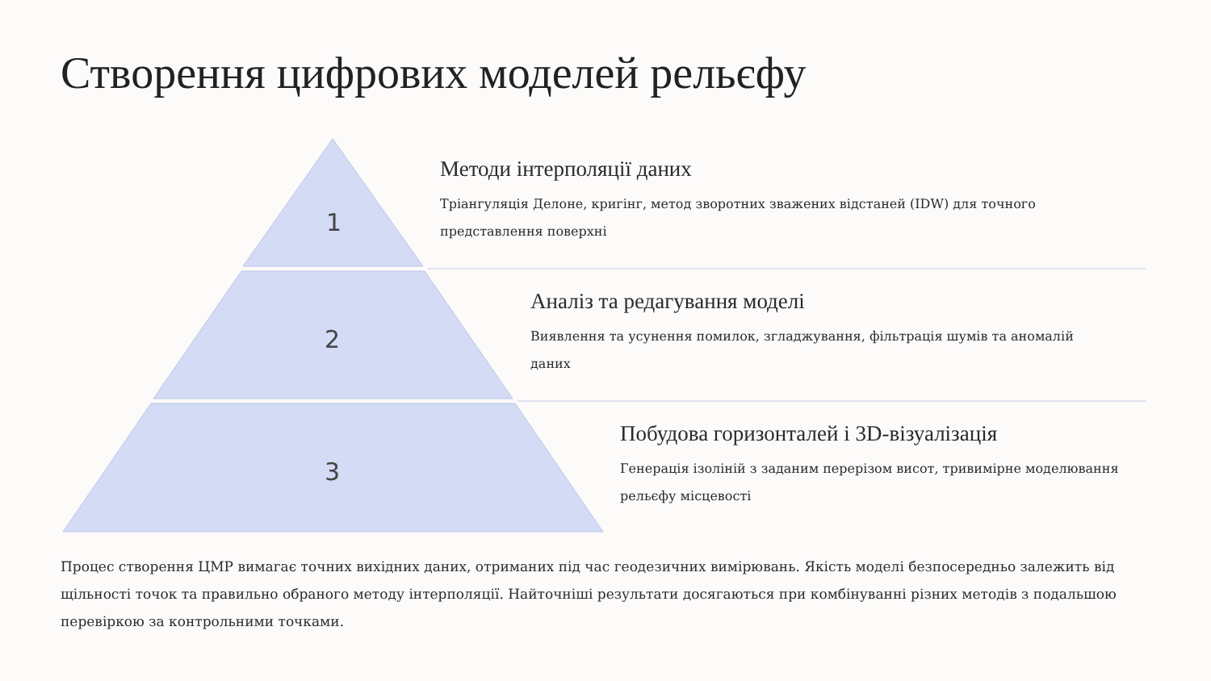Створення цифрових моделей рельєфу
1
2
3
Методи інтерполяції даних
Тріангуляція Делоне, кригінг, метод зворотних зважених відстаней (IDW) для точного представлення поверхні
Аналіз та редагування моделі
Виявлення та усунення помилок, згладжування, фільтрація шумів та аномалій даних
Побудова горизонталей і 3D-візуалізація
Генерація ізоліній з заданим перерізом висот, тривимірне моделювання рельєфу місцевості
Процес створення ЦМР вимагає точних вихідних даних, отриманих під час геодезичних вимірювань. Якість моделі безпосередньо залежить від щільності точок та правильно обраного методу інтерполяції. Найточніші результати досягаються при комбінуванні різних методів з подальшою перевіркою за контрольними точками.